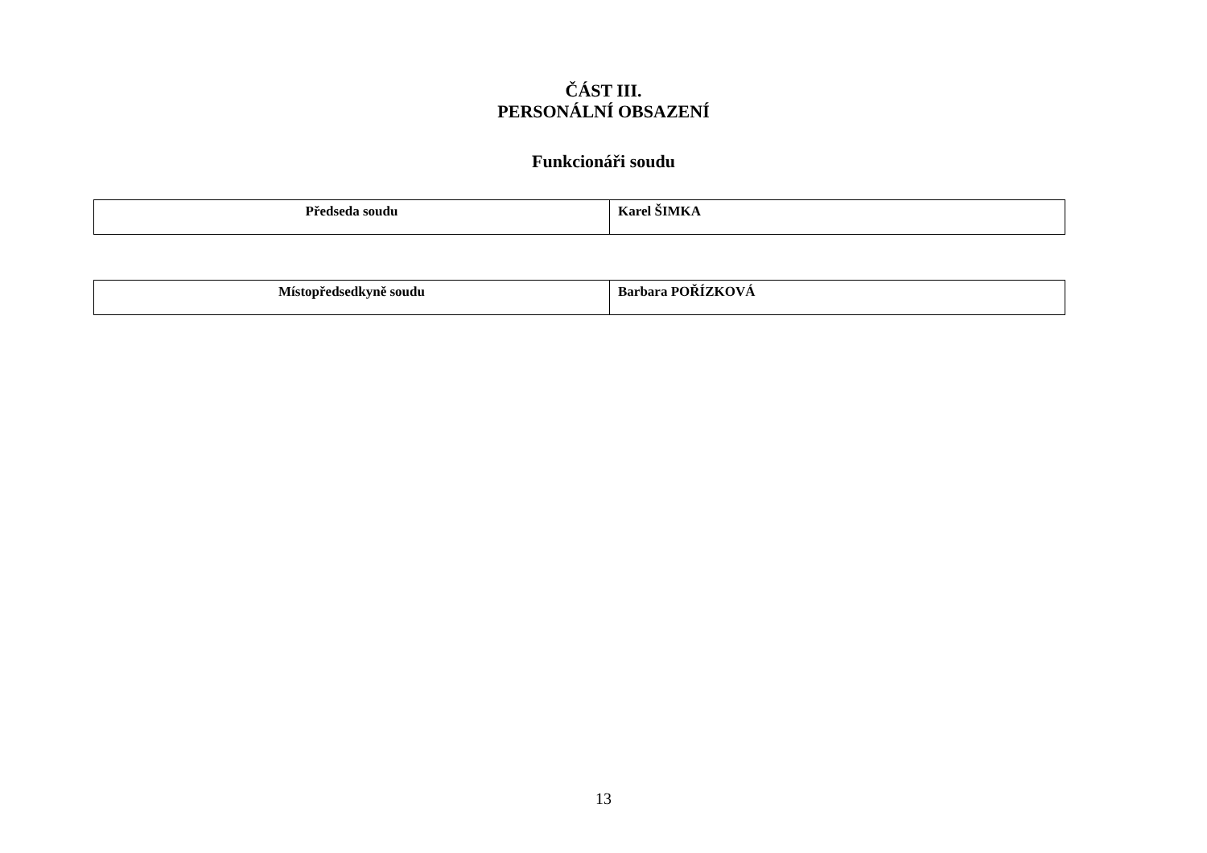ČÁST III.
PERSONÁLNÍ OBSAZENÍ
Funkcionáři soudu
| Předseda soudu | Karel ŠIMKA |
| Místopředsedkyně soudu | Barbara POŘÍZKOVÁ |
13